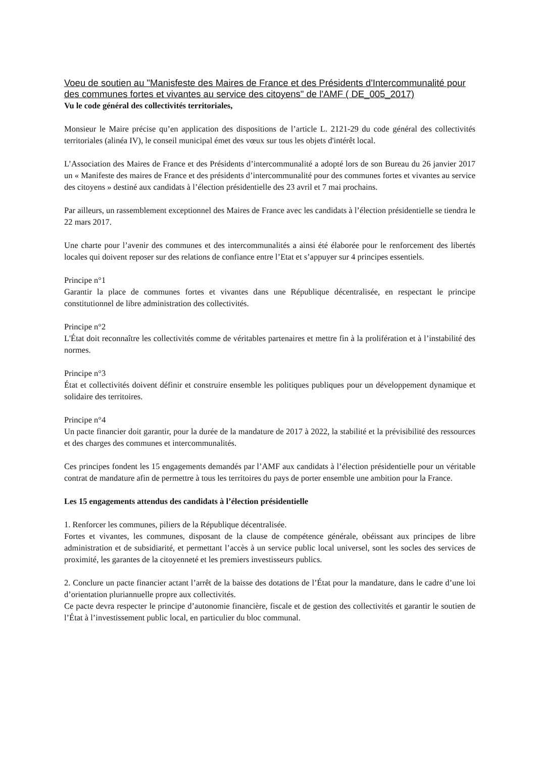Voeu de soutien au "Manisfeste des Maires de France et des Présidents d'Intercommunalité pour des communes fortes et vivantes au service des citoyens" de l'AMF ( DE_005_2017)
Vu le code général des collectivités territoriales,
Monsieur le Maire précise qu’en application des dispositions de l’article L. 2121-29 du code général des collectivités territoriales (alinéa IV), le conseil municipal émet des vœux sur tous les objets d'intérêt local.
L’Association des Maires de France et des Présidents d’intercommunalité a adopté lors de son Bureau du 26 janvier 2017 un « Manifeste des maires de France et des présidents d’intercommunalité pour des communes fortes et vivantes au service des citoyens » destiné aux candidats à l’élection présidentielle des 23 avril et 7 mai prochains.
Par ailleurs, un rassemblement exceptionnel des Maires de France avec les candidats à l’élection présidentielle se tiendra le 22 mars 2017.
Une charte pour l’avenir des communes et des intercommunalités a ainsi été élaborée pour le renforcement des libertés locales qui doivent reposer sur des relations de confiance entre l’Etat et s’appuyer sur 4 principes essentiels.
Principe n°1
Garantir la place de communes fortes et vivantes dans une République décentralisée, en respectant le principe constitutionnel de libre administration des collectivités.
Principe n°2
L'État doit reconnaître les collectivités comme de véritables partenaires et mettre fin à la prolifération et à l’instabilité des normes.
Principe n°3
État et collectivités doivent définir et construire ensemble les politiques publiques pour un développement dynamique et solidaire des territoires.
Principe n°4
Un pacte financier doit garantir, pour la durée de la mandature de 2017 à 2022, la stabilité et la prévisibilité des ressources et des charges des communes et intercommunalités.
Ces principes fondent les 15 engagements demandés par l’AMF aux candidats à l’élection présidentielle pour un véritable contrat de mandature afin de permettre à tous les territoires du pays de porter ensemble une ambition pour la France.
Les 15 engagements attendus des candidats à l’élection présidentielle
1. Renforcer les communes, piliers de la République décentralisée.
Fortes et vivantes, les communes, disposant de la clause de compétence générale, obéissant aux principes de libre administration et de subsidiarité, et permettant l’accès à un service public local universel, sont les socles des services de proximité, les garantes de la citoyenneté et les premiers investisseurs publics.
2. Conclure un pacte financier actant l’arrêt de la baisse des dotations de l’État pour la mandature, dans le cadre d’une loi d’orientation pluriannuelle propre aux collectivités.
Ce pacte devra respecter le principe d’autonomie financière, fiscale et de gestion des collectivités et garantir le soutien de l’État à l’investissement public local, en particulier du bloc communal.